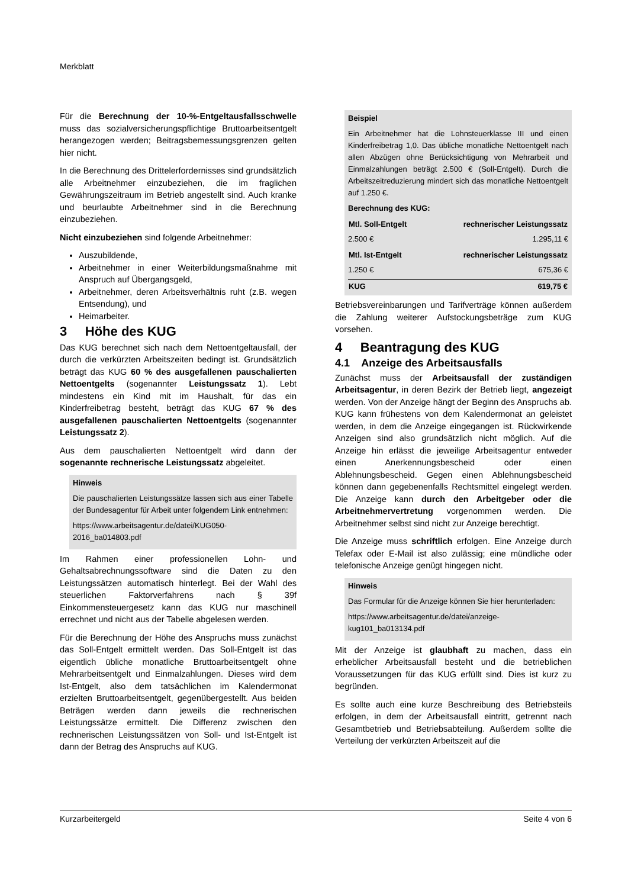Merkblatt
Für die Berechnung der 10-%-Entgeltausfallsschwelle muss das sozialversicherungspflichtige Bruttoarbeitsentgelt herangezogen werden; Beitragsbemessungsgrenzen gelten hier nicht.
In die Berechnung des Drittelerfordernisses sind grundsätzlich alle Arbeitnehmer einzubeziehen, die im fraglichen Gewährungszeitraum im Betrieb angestellt sind. Auch kranke und beurlaubte Arbeitnehmer sind in die Berechnung einzubeziehen.
Nicht einzubeziehen sind folgende Arbeitnehmer:
Auszubildende,
Arbeitnehmer in einer Weiterbildungsmaßnahme mit Anspruch auf Übergangsgeld,
Arbeitnehmer, deren Arbeitsverhältnis ruht (z.B. wegen Entsendung), und
Heimarbeiter.
3 Höhe des KUG
Das KUG berechnet sich nach dem Nettoentgeltausfall, der durch die verkürzten Arbeitszeiten bedingt ist. Grundsätzlich beträgt das KUG 60 % des ausgefallenen pauschalierten Nettoentgelts (sogenannter Leistungssatz 1). Lebt mindestens ein Kind mit im Haushalt, für das ein Kinderfreibetrag besteht, beträgt das KUG 67 % des ausgefallenen pauschalierten Nettoentgelts (sogenannter Leistungssatz 2).
Aus dem pauschalierten Nettoentgelt wird dann der sogenannte rechnerische Leistungssatz abgeleitet.
Hinweis
Die pauschalierten Leistungssätze lassen sich aus einer Tabelle der Bundesagentur für Arbeit unter folgendem Link entnehmen:
https://www.arbeitsagentur.de/datei/KUG050-2016_ba014803.pdf
Im Rahmen einer professionellen Lohn- und Gehaltsabrechnungssoftware sind die Daten zu den Leistungssätzen automatisch hinterlegt. Bei der Wahl des steuerlichen Faktorverfahrens nach § 39f Einkommensteuergesetz kann das KUG nur maschinell errechnet und nicht aus der Tabelle abgelesen werden.
Für die Berechnung der Höhe des Anspruchs muss zunächst das Soll-Entgelt ermittelt werden. Das Soll-Entgelt ist das eigentlich übliche monatliche Bruttoarbeitsentgelt ohne Mehrarbeitsentgelt und Einmalzahlungen. Dieses wird dem Ist-Entgelt, also dem tatsächlichen im Kalendermonat erzielten Bruttoarbeitsentgelt, gegenübergestellt. Aus beiden Beträgen werden dann jeweils die rechnerischen Leistungssätze ermittelt. Die Differenz zwischen den rechnerischen Leistungssätzen von Soll- und Ist-Entgelt ist dann der Betrag des Anspruchs auf KUG.
Beispiel
Ein Arbeitnehmer hat die Lohnsteuerklasse III und einen Kinderfreibetrag 1,0. Das übliche monatliche Nettoentgelt nach allen Abzügen ohne Berücksichtigung von Mehrarbeit und Einmalzahlungen beträgt 2.500 € (Soll-Entgelt). Durch die Arbeitszeitreduzierung mindert sich das monatliche Nettoentgelt auf 1.250 €.
Berechnung des KUG:
| Mtl. Soll-Entgelt | rechnerischer Leistungssatz |
| --- | --- |
| 2.500 € | 1.295,11 € |
| Mtl. Ist-Entgelt | rechnerischer Leistungssatz |
| 1.250 € | 675,36 € |
| KUG | 619,75 € |
Betriebsvereinbarungen und Tarifverträge können außerdem die Zahlung weiterer Aufstockungsbeträge zum KUG vorsehen.
4 Beantragung des KUG
4.1 Anzeige des Arbeitsausfalls
Zunächst muss der Arbeitsausfall der zuständigen Arbeitsagentur, in deren Bezirk der Betrieb liegt, angezeigt werden. Von der Anzeige hängt der Beginn des Anspruchs ab. KUG kann frühestens von dem Kalendermonat an geleistet werden, in dem die Anzeige eingegangen ist. Rückwirkende Anzeigen sind also grundsätzlich nicht möglich. Auf die Anzeige hin erlässt die jeweilige Arbeitsagentur entweder einen Anerkennungsbescheid oder einen Ablehnungsbescheid. Gegen einen Ablehnungsbescheid können dann gegebenenfalls Rechtsmittel eingelegt werden. Die Anzeige kann durch den Arbeitgeber oder die Arbeitnehmervertretung vorgenommen werden. Die Arbeitnehmer selbst sind nicht zur Anzeige berechtigt.
Die Anzeige muss schriftlich erfolgen. Eine Anzeige durch Telefax oder E-Mail ist also zulässig; eine mündliche oder telefonische Anzeige genügt hingegen nicht.
Hinweis
Das Formular für die Anzeige können Sie hier herunterladen:
https://www.arbeitsagentur.de/datei/anzeige-kug101_ba013134.pdf
Mit der Anzeige ist glaubhaft zu machen, dass ein erheblicher Arbeitsausfall besteht und die betrieblichen Voraussetzungen für das KUG erfüllt sind. Dies ist kurz zu begründen.
Es sollte auch eine kurze Beschreibung des Betriebsteils erfolgen, in dem der Arbeitsausfall eintritt, getrennt nach Gesamtbetrieb und Betriebsabteilung. Außerdem sollte die Verteilung der verkürzten Arbeitszeit auf die
Kurzarbeitergeld Seite 4 von 6